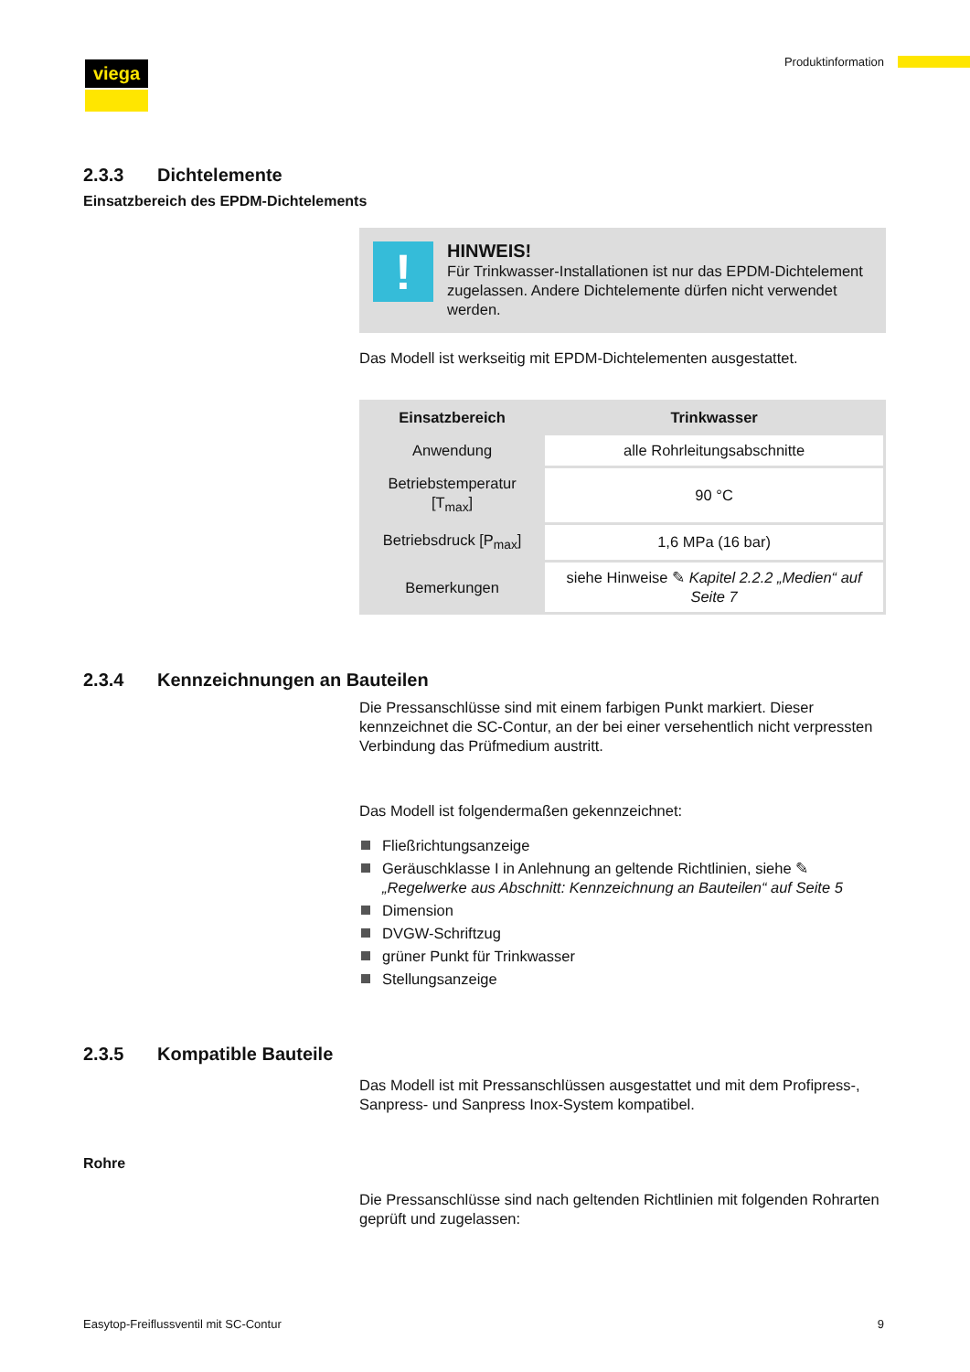viega Produktinformation
2.3.3 Dichtelemente
Einsatzbereich des EPDM-Dichtelements
!
HINWEIS!
Für Trinkwasser-Installationen ist nur das EPDM-Dicht­element zugelassen. Andere Dichtelemente dürfen nicht verwendet werden.
Das Modell ist werkseitig mit EPDM-Dichtelementen ausgestattet.
| Einsatzbereich | Trinkwasser |
| --- | --- |
| Anwendung | alle Rohrleitungsabschnitte |
| Betriebstemperatur [T<sub>max</sub>] | 90 °C |
| Betriebsdruck [P<sub>max</sub>] | 1,6 MPa (16 bar) |
| Bemerkungen | siehe Hinweise ✎ Kapitel 2.2.2 „Medien“ auf Seite 7 |
2.3.4 Kennzeichnungen an Bauteilen
Die Pressanschlüsse sind mit einem farbigen Punkt markiert. Dieser kennzeichnet die SC-Contur, an der bei einer versehentlich nicht ver­pressten Verbindung das Prüfmedium austritt.
Das Modell ist folgendermaßen gekennzeichnet:
Fließrichtungsanzeige
Geräuschklasse I in Anlehnung an geltende Richtlinien, siehe ✎ „Regelwerke aus Abschnitt: Kennzeichnung an Bauteilen“ auf Seite 5
Dimension
DVGW-Schriftzug
grüner Punkt für Trinkwasser
Stellungsanzeige
2.3.5 Kompatible Bauteile
Das Modell ist mit Pressanschlüssen ausgestattet und mit dem Profipress-, Sanpress- und Sanpress Inox-System kompatibel.
Rohre
Die Pressanschlüsse sind nach geltenden Richtlinien mit folgenden Rohrarten geprüft und zugelassen:
Easytop-Freiflussventil mit SC-Contur 9